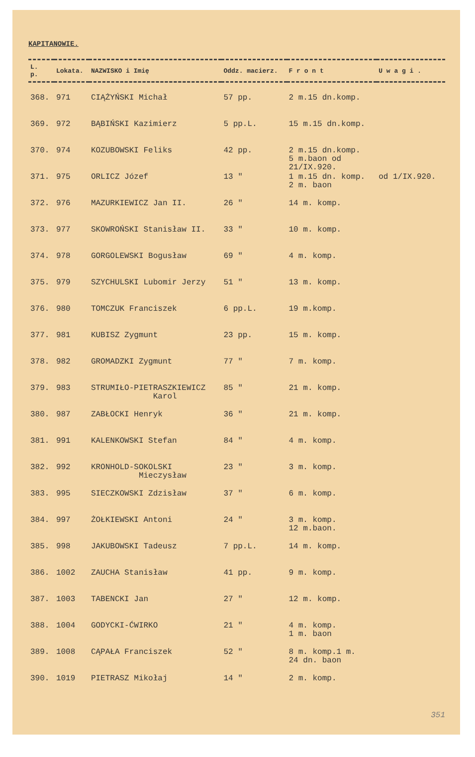KAPITANOWIE.
| L. p. | Lokata. | NAZWISKO i Imię | Oddz. macierz. | F r o n t | U w a g i . |
| --- | --- | --- | --- | --- | --- |
| 368. | 971 | CIĄŻYŃSKI Michał | 57 pp. | 2 m.15 dn.komp. | |
| 369. | 972 | BĄBIŃSKI Kazimierz | 5 pp.L. | 15 m.15 dn.komp. | |
| 370. | 974 | KOZUBOWSKI Feliks | 42 pp. | 2 m.15 dn.komp. 5 m.baon od 21/IX.920. | |
| 371. | 975 | ORLICZ Józef | 13 " | 1 m.15 dn. komp. 2 m. baon | od 1/IX.920. |
| 372. | 976 | MAZURKIEWICZ Jan II. | 26 " | 14 m. komp. | |
| 373. | 977 | SKOWROŃSKI Stanisław II. | 33 " | 10 m. komp. | |
| 374. | 978 | GORGOLEWSKI Bogusław | 69 " | 4 m. komp. | |
| 375. | 979 | SZYCHULSKI Lubomir Jerzy | 51 " | 13 m. komp. | |
| 376. | 980 | TOMCZUK Franciszek | 6 pp.L. | 19 m.komp. | |
| 377. | 981 | KUBISZ Zygmunt | 23 pp. | 15 m. komp. | |
| 378. | 982 | GROMADZKI Zygmunt | 77 " | 7 m. komp. | |
| 379. | 983 | STRUMIŁO-PIETRASZKIEWICZ Karol | 85 " | 21 m. komp. | |
| 380. | 987 | ZABŁOCKI Henryk | 36 " | 21 m. komp. | |
| 381. | 991 | KALENKOWSKI Stefan | 84 " | 4 m. komp. | |
| 382. | 992 | KRONHOLD-SOKOLSKI Mieczysław | 23 " | 3 m. komp. | |
| 383. | 995 | SIECZKOWSKI Zdzisław | 37 " | 6 m. komp. | |
| 384. | 997 | ŻOŁKIEWSKI Antoni | 24 " | 3 m. komp. 12 m.baon. | |
| 385. | 998 | JAKUBOWSKI Tadeusz | 7 pp.L. | 14 m. komp. | |
| 386. | 1002 | ZAUCHA Stanisław | 41 pp. | 9 m. komp. | |
| 387. | 1003 | TABENCKI Jan | 27 " | 12 m. komp. | |
| 388. | 1004 | GODYCKI-ĆWIRKO | 21 " | 4 m. komp. 1 m. baon | |
| 389. | 1008 | CĄPAŁA Franciszek | 52 " | 8 m. komp.1 m. 24 dn. baon | |
| 390. | 1019 | PIETRASZ Mikołaj | 14 " | 2 m. komp. | |
351